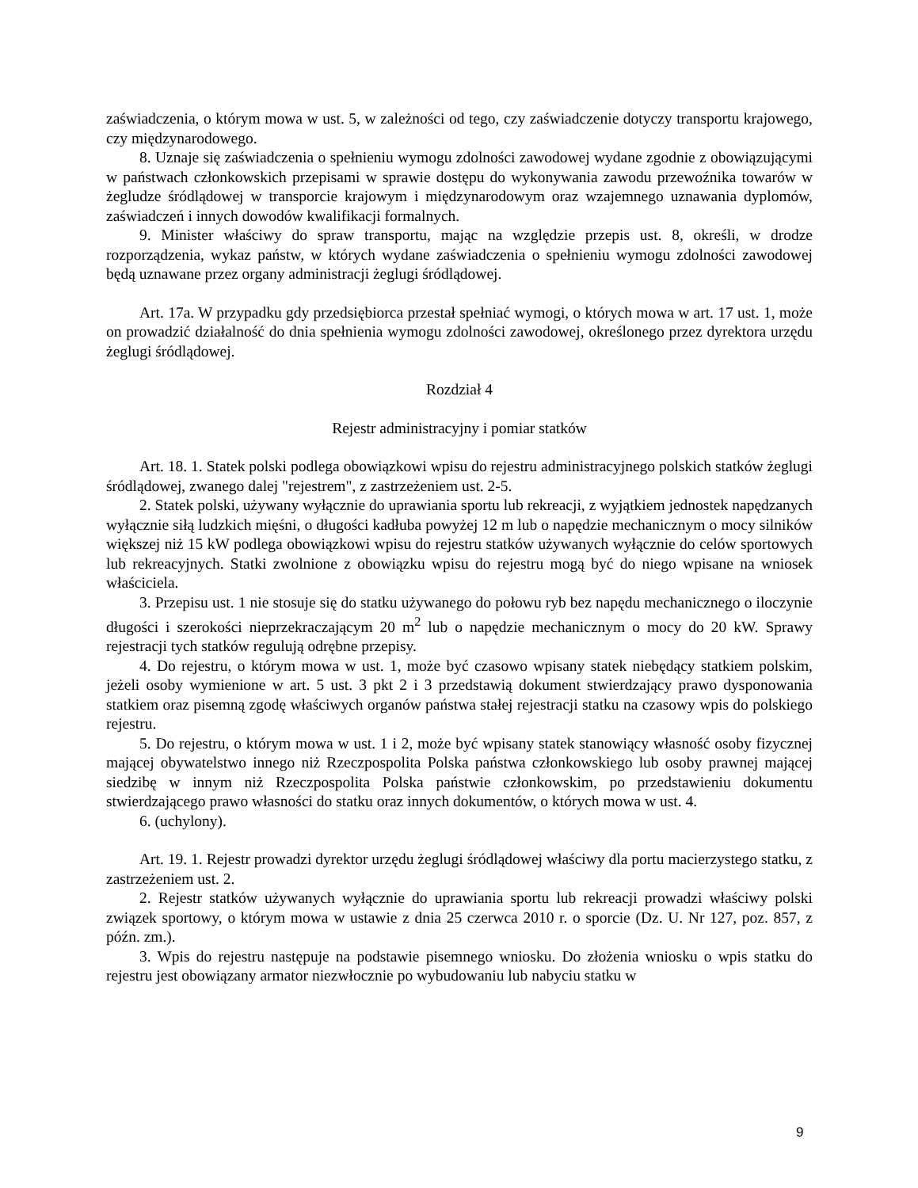zaświadczenia, o którym mowa w ust. 5, w zależności od tego, czy zaświadczenie dotyczy transportu krajowego, czy międzynarodowego.
8. Uznaje się zaświadczenia o spełnieniu wymogu zdolności zawodowej wydane zgodnie z obowiązującymi w państwach członkowskich przepisami w sprawie dostępu do wykonywania zawodu przewoźnika towarów w żegludze śródlądowej w transporcie krajowym i międzynarodowym oraz wzajemnego uznawania dyplomów, zaświadczeń i innych dowodów kwalifikacji formalnych.
9. Minister właściwy do spraw transportu, mając na względzie przepis ust. 8, określi, w drodze rozporządzenia, wykaz państw, w których wydane zaświadczenia o spełnieniu wymogu zdolności zawodowej będą uznawane przez organy administracji żeglugi śródlądowej.
Art. 17a. W przypadku gdy przedsiębiorca przestał spełniać wymogi, o których mowa w art. 17 ust. 1, może on prowadzić działalność do dnia spełnienia wymogu zdolności zawodowej, określonego przez dyrektora urzędu żeglugi śródlądowej.
Rozdział 4
Rejestr administracyjny i pomiar statków
Art. 18. 1. Statek polski podlega obowiązkowi wpisu do rejestru administracyjnego polskich statków żeglugi śródlądowej, zwanego dalej "rejestrem", z zastrzeżeniem ust. 2-5.
2. Statek polski, używany wyłącznie do uprawiania sportu lub rekreacji, z wyjątkiem jednostek napędzanych wyłącznie siłą ludzkich mięśni, o długości kadłuba powyżej 12 m lub o napędzie mechanicznym o mocy silników większej niż 15 kW podlega obowiązkowi wpisu do rejestru statków używanych wyłącznie do celów sportowych lub rekreacyjnych. Statki zwolnione z obowiązku wpisu do rejestru mogą być do niego wpisane na wniosek właściciela.
3. Przepisu ust. 1 nie stosuje się do statku używanego do połowu ryb bez napędu mechanicznego o iloczynie długości i szerokości nieprzekraczającym 20 m<sup>2</sup> lub o napędzie mechanicznym o mocy do 20 kW. Sprawy rejestracji tych statków regulują odrębne przepisy.
4. Do rejestru, o którym mowa w ust. 1, może być czasowo wpisany statek niebędący statkiem polskim, jeżeli osoby wymienione w art. 5 ust. 3 pkt 2 i 3 przedstawią dokument stwierdzający prawo dysponowania statkiem oraz pisemną zgodę właściwych organów państwa stałej rejestracji statku na czasowy wpis do polskiego rejestru.
5. Do rejestru, o którym mowa w ust. 1 i 2, może być wpisany statek stanowiący własność osoby fizycznej mającej obywatelstwo innego niż Rzeczpospolita Polska państwa członkowskiego lub osoby prawnej mającej siedzibę w innym niż Rzeczpospolita Polska państwie członkowskim, po przedstawieniu dokumentu stwierdzającego prawo własności do statku oraz innych dokumentów, o których mowa w ust. 4.
6. (uchylony).
Art. 19. 1. Rejestr prowadzi dyrektor urzędu żeglugi śródlądowej właściwy dla portu macierzystego statku, z zastrzeżeniem ust. 2.
2. Rejestr statków używanych wyłącznie do uprawiania sportu lub rekreacji prowadzi właściwy polski związek sportowy, o którym mowa w ustawie z dnia 25 czerwca 2010 r. o sporcie (Dz. U. Nr 127, poz. 857, z późn. zm.).
3. Wpis do rejestru następuje na podstawie pisemnego wniosku. Do złożenia wniosku o wpis statku do rejestru jest obowiązany armator niezwłocznie po wybudowaniu lub nabyciu statku w
9